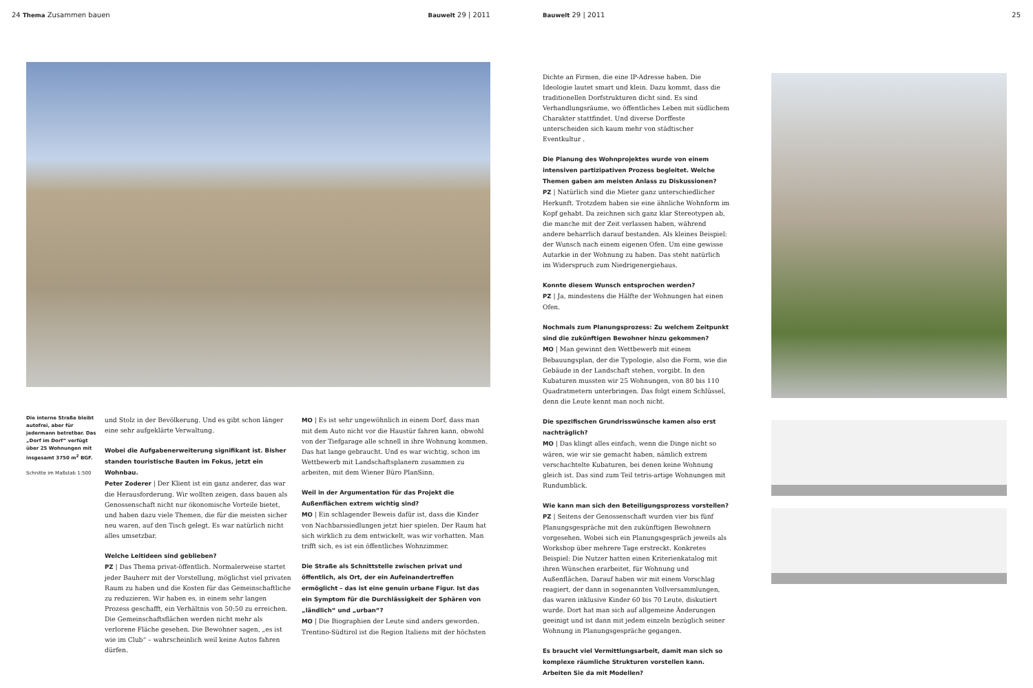24 Thema Zusammen bauen Bauwelt 29 | 2011
Die interne Straße bleibt autofrei, aber für jedermann betretbar. Das „Dorf im Dorf“ verfügt über 25 Wohnungen mit insgesamt 3750 m<sup>2</sup> BGF.
Schnitte im Maßstab 1:500
und Stolz in der Bevölkerung. Und es gibt schon länger eine sehr aufgeklärte Verwaltung.
Wobei die Aufgabenerweiterung signifikant ist. Bisher standen touristische Bauten im Fokus, jetzt ein Wohnbau.
Peter Zoderer | Der Klient ist ein ganz anderer, das war die Herausforderung. Wir wollten zeigen, dass bauen als Genossenschaft nicht nur ökonomische Vorteile bietet, und haben dazu viele Themen, die für die meisten sicher neu waren, auf den Tisch gelegt. Es war natürlich nicht alles umsetzbar.
Welche Leitideen sind geblieben?
PZ | Das Thema privat-öffentlich. Normalerweise startet jeder Bauherr mit der Vorstellung, möglichst viel privaten Raum zu haben und die Kosten für das Gemeinschaftliche zu reduzieren. Wir haben es, in einem sehr langen Prozess geschafft, ein Verhältnis von 50:50 zu erreichen. Die Gemeinschaftsflächen werden nicht mehr als verlorene Fläche gesehen. Die Bewohner sagen, „es ist wie im Club“ – wahrscheinlich weil keine Autos fahren dürfen.
MO | Es ist sehr ungewöhnlich in einem Dorf, dass man mit dem Auto nicht vor die Haustür fahren kann, obwohl von der Tiefgarage alle schnell in ihre Wohnung kommen. Das hat lange gebraucht. Und es war wichtig, schon im Wettbewerb mit Landschaftsplanern zusammen zu arbeiten, mit dem Wiener Büro PlanSinn.
Weil in der Argumentation für das Projekt die Außenflächen extrem wichtig sind?
MO | Ein schlagender Beweis dafür ist, dass die Kinder von Nachbarssiedlungen jetzt hier spielen. Der Raum hat sich wirklich zu dem entwickelt, was wir vorhatten. Man trifft sich, es ist ein öffentliches Wohnzimmer.
Die Straße als Schnittstelle zwischen privat und öffentlich, als Ort, der ein Aufeinandertreffen ermöglicht – das ist eine genuin urbane Figur. Ist das ein Symptom für die Durchlässigkeit der Sphären von „ländlich“ und „urban“?
MO | Die Biographien der Leute sind anders geworden. Trentino-Südtirol ist die Region Italiens mit der höchsten
Bauwelt 29 | 2011 25
Dichte an Firmen, die eine IP-Adresse haben. Die Ideologie lautet smart und klein. Dazu kommt, dass die traditionellen Dorfstrukturen dicht sind. Es sind Verhandlungsräume, wo öffentliches Leben mit südlichem Charakter stattfindet. Und diverse Dorffeste unterscheiden sich kaum mehr von städtischer Eventkultur .
Die Planung des Wohnprojektes wurde von einem intensiven partizipativen Prozess begleitet. Welche Themen gaben am meisten Anlass zu Diskussionen?
PZ | Natürlich sind die Mieter ganz unterschiedlicher Herkunft. Trotzdem haben sie eine ähnliche Wohnform im Kopf gehabt. Da zeichnen sich ganz klar Stereotypen ab, die manche mit der Zeit verlassen haben, während andere beharrlich darauf bestanden. Als kleines Beispiel: der Wunsch nach einem eigenen Ofen. Um eine gewisse Autarkie in der Wohnung zu haben. Das steht natürlich im Widerspruch zum Niedrigenergiehaus.
Konnte diesem Wunsch entsprochen werden?
PZ | Ja, mindestens die Hälfte der Wohnungen hat einen Ofen.
Nochmals zum Planungsprozess: Zu welchem Zeitpunkt sind die zukünftigen Bewohner hinzu gekommen?
MO | Man gewinnt den Wettbewerb mit einem Bebauungsplan, der die Typologie, also die Form, wie die Gebäude in der Landschaft stehen, vorgibt. In den Kubaturen mussten wir 25 Wohnungen, von 80 bis 110 Quadratmetern unterbringen. Das folgt einem Schlüssel, denn die Leute kennt man noch nicht.
Die spezifischen Grundrisswünsche kamen also erst nachträglich?
MO | Das klingt alles einfach, wenn die Dinge nicht so wären, wie wir sie gemacht haben, nämlich extrem verschachtelte Kubaturen, bei denen keine Wohnung gleich ist. Das sind zum Teil tetris-artige Wohnungen mit Rundumblick.
Wie kann man sich den Beteiligungsprozess vorstellen?
PZ | Seitens der Genossenschaft wurden vier bis fünf Planungsgespräche mit den zukünftigen Bewohnern vorgesehen. Wobei sich ein Planungsgespräch jeweils als Workshop über mehrere Tage erstreckt. Konkretes Beispiel: Die Nutzer hatten einen Kriterienkatalog mit ihren Wünschen erarbeitet, für Wohnung und Außenflächen. Darauf haben wir mit einem Vorschlag reagiert, der dann in sogenannten Vollversammlungen, das waren inklusive Kinder 60 bis 70 Leute, diskutiert wurde. Dort hat man sich auf allgemeine Änderungen geeinigt und ist dann mit jedem einzeln bezüglich seiner Wohnung in Planungsgespräche gegangen.
Es braucht viel Vermittlungsarbeit, damit man sich so komplexe räumliche Strukturen vorstellen kann. Arbeiten Sie da mit Modellen?